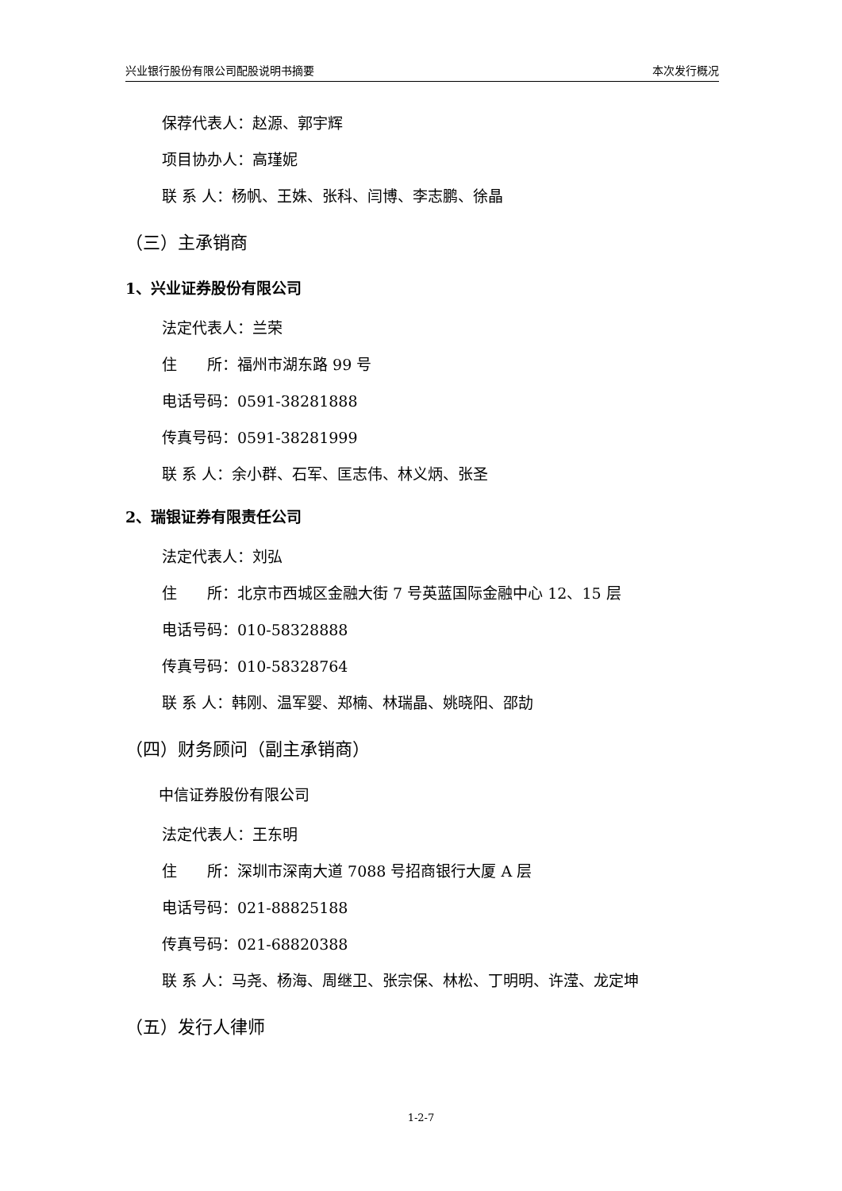兴业银行股份有限公司配股说明书摘要 本次发行概况
保荐代表人：赵源、郭宇辉
项目协办人：高瑾妮
联 系 人：杨帆、王姝、张科、闫博、李志鹏、徐晶
（三）主承销商
1、兴业证券股份有限公司
法定代表人：兰荣
住　　所：福州市湖东路 99 号
电话号码：0591-38281888
传真号码：0591-38281999
联 系 人：余小群、石军、匡志伟、林义炳、张圣
2、瑞银证券有限责任公司
法定代表人：刘弘
住　　所：北京市西城区金融大街 7 号英蓝国际金融中心 12、15 层
电话号码：010-58328888
传真号码：010-58328764
联 系 人：韩刚、温军婴、郑楠、林瑞晶、姚晓阳、邵劼
（四）财务顾问（副主承销商）
中信证券股份有限公司
法定代表人：王东明
住　　所：深圳市深南大道 7088 号招商银行大厦 A 层
电话号码：021-88825188
传真号码：021-68820388
联 系 人：马尧、杨海、周继卫、张宗保、林松、丁明明、许滢、龙定坤
（五）发行人律师
1-2-7